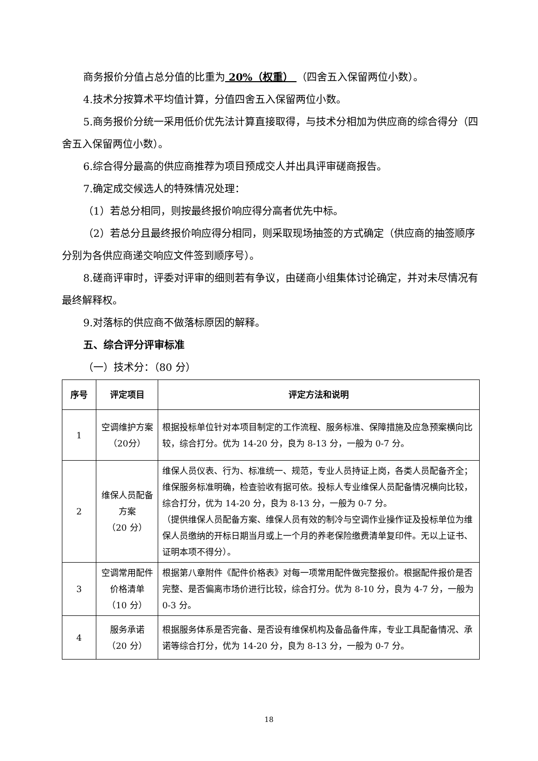商务报价分值占总分值的比重为 20%（权重） （四舍五入保留两位小数）。
4.技术分按算术平均值计算，分值四舍五入保留两位小数。
5.商务报价分统一采用低价优先法计算直接取得，与技术分相加为供应商的综合得分（四舍五入保留两位小数）。
6.综合得分最高的供应商推荐为项目预成交人并出具评审磋商报告。
7.确定成交候选人的特殊情况处理：
（1）若总分相同，则按最终报价响应得分高者优先中标。
（2）若总分且最终报价响应得分相同，则采取现场抽签的方式确定（供应商的抽签顺序分别为各供应商递交响应文件签到顺序号）。
8.磋商评审时，评委对评审的细则若有争议，由磋商小组集体讨论确定，并对未尽情况有最终解释权。
9.对落标的供应商不做落标原因的解释。
五、综合评分评审标准
（一）技术分：（80 分）
| 序号 | 评定项目 | 评定方法和说明 |
| --- | --- | --- |
| 1 | 空调维护方案（20分） | 根据投标单位针对本项目制定的工作流程、服务标准、保障措施及应急预案横向比较，综合打分。优为 14-20 分，良为 8-13 分，一般为 0-7 分。 |
| 2 | 维保人员配备方案 （20 分） | 维保人员仪表、行为、标准统一、规范，专业人员持证上岗，各类人员配备齐全；维保服务标准明确，检查验收有据可依。投标人专业维保人员配备情况横向比较，综合打分，优为 14-20 分，良为 8-13 分，一般为 0-7 分。 （提供维保人员配备方案、维保人员有效的制冷与空调作业操作证及投标单位为维保人员缴纳的开标日期当月或上一个月的养老保险缴费清单复印件。无以上证书、证明本项不得分）。 |
| 3 | 空调常用配件价格清单 （10 分） | 根据第八章附件《配件价格表》对每一项常用配件做完整报价。根据配件报价是否完整、是否偏离市场价进行比较，综合打分。优为 8-10 分，良为 4-7 分，一般为 0-3 分。 |
| 4 | 服务承诺 （20 分） | 根据服务体系是否完备、是否设有维保机构及备品备件库，专业工具配备情况、承诺等综合打分，优为 14-20 分，良为 8-13 分，一般为 0-7 分。 |
18